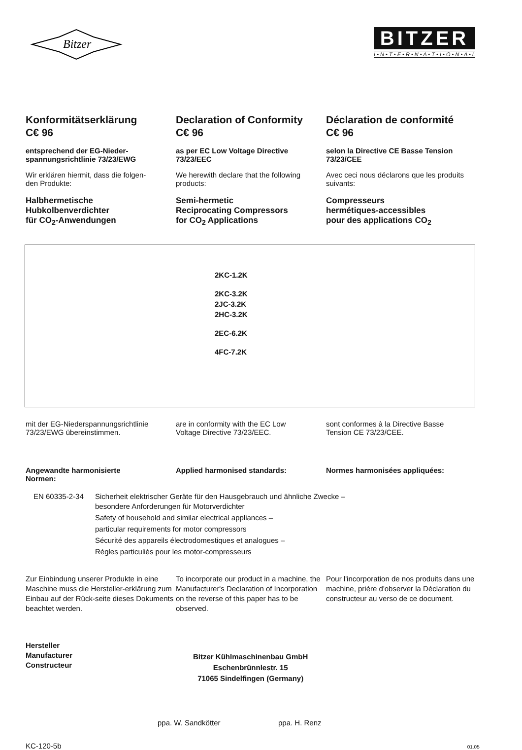Bitzer
BITZER
I • N • T • E • R • N • A • T • I • O • N • A • L
Konformitätserklärung
C€ 96
entsprechend der EG-Nieder-
spannungsrichtlinie 73/23/EWG
Wir erklären hiermit, dass die folgen-
den Produkte:
Halbhermetische
Hubkolbenverdichter
für CO<sub>2</sub>-Anwendungen
Declaration of Conformity
C€ 96
as per EC Low Voltage Directive
73/23/EEC
We herewith declare that the following
products:
Semi-hermetic
Reciprocating Compressors
for CO<sub>2</sub> Applications
Déclaration de conformité
C€ 96
selon la Directive CE Basse Tension
73/23/CEE
Avec ceci nous déclarons que les produits
suivants:
Compresseurs
hermétiques-accessibles
pour des applications CO<sub>2</sub>
2KC-1.2K
2KC-3.2K
2JC-3.2K
2HC-3.2K
2EC-6.2K
4FC-7.2K
mit der EG-Niederspannungsrichtlinie
73/23/EWG übereinstimmen.
are in conformity with the EC Low
Voltage Directive 73/23/EEC.
sont conformes à la Directive Basse
Tension CE 73/23/CEE.
Angewandte harmonisierte
Normen:
Applied harmonised standards: Normes harmonisées appliquées:
EN 60335-2-34 Sicherheit elektrischer Geräte für den Hausgebrauch und ähnliche Zwecke –
besondere Anforderungen für Motorverdichter
Safety of household and similar electrical appliances –
particular requirements for motor compressors
Sécurité des appareils électrodomestiques et analogues –
Régles particuliès pour les motor-compresseurs
Zur Einbindung unserer Produkte in eine Maschine muss die Hersteller-erklärung zum Einbau auf der Rück-seite dieses Dokuments beachtet werden.
To incorporate our product in a machine, the Manufacturer's Declaration of Incorporation on the reverse of this paper has to be observed.
Pour l'incorporation de nos produits dans une machine, prière d'observer la Déclaration du constructeur au verso de ce document.
Hersteller
Manufacturer
Constructeur
Bitzer Kühlmaschinenbau GmbH
Eschenbrünnlestr. 15
71065 Sindelfingen (Germany)
ppa. W. Sandkötter ppa. H. Renz
KC-120-5b 01.05